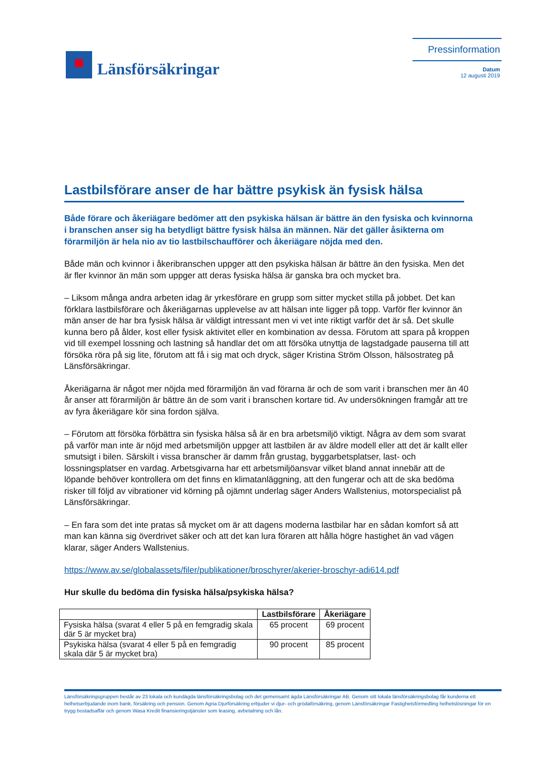Länsförsäkringar
Pressinformation
Datum
12 augusti 2019
Lastbilsförare anser de har bättre psykisk än fysisk hälsa
Både förare och åkeriägare bedömer att den psykiska hälsan är bättre än den fysiska och kvinnorna i branschen anser sig ha betydligt bättre fysisk hälsa än männen. När det gäller åsikterna om förarmiljön är hela nio av tio lastbilschaufförer och åkeriägare nöjda med den.
Både män och kvinnor i åkeribranschen uppger att den psykiska hälsan är bättre än den fysiska. Men det är fler kvinnor än män som uppger att deras fysiska hälsa är ganska bra och mycket bra.
– Liksom många andra arbeten idag är yrkesförare en grupp som sitter mycket stilla på jobbet. Det kan förklara lastbilsförare och åkeriägarnas upplevelse av att hälsan inte ligger på topp. Varför fler kvinnor än män anser de har bra fysisk hälsa är väldigt intressant men vi vet inte riktigt varför det är så. Det skulle kunna bero på ålder, kost eller fysisk aktivitet eller en kombination av dessa. Förutom att spara på kroppen vid till exempel lossning och lastning så handlar det om att försöka utnyttja de lagstadgade pauserna till att försöka röra på sig lite, förutom att få i sig mat och dryck, säger Kristina Ström Olsson, hälsostrateg på Länsförsäkringar.
Åkeriägarna är något mer nöjda med förarmiljön än vad förarna är och de som varit i branschen mer än 40 år anser att förarmiljön är bättre än de som varit i branschen kortare tid. Av undersökningen framgår att tre av fyra åkeriägare kör sina fordon själva.
– Förutom att försöka förbättra sin fysiska hälsa så är en bra arbetsmiljö viktigt. Några av dem som svarat på varför man inte är nöjd med arbetsmiljön uppger att lastbilen är av äldre modell eller att det är kallt eller smutsigt i bilen. Särskilt i vissa branscher är damm från grustag, byggarbetsplatser, last- och lossningsplatser en vardag. Arbetsgivarna har ett arbetsmiljöansvar vilket bland annat innebär att de löpande behöver kontrollera om det finns en klimatanläggning, att den fungerar och att de ska bedöma risker till följd av vibrationer vid körning på ojämnt underlag säger Anders Wallstenius, motorspecialist på Länsförsäkringar.
– En fara som det inte pratas så mycket om är att dagens moderna lastbilar har en sådan komfort så att man kan känna sig överdrivet säker och att det kan lura föraren att hålla högre hastighet än vad vägen klarar, säger Anders Wallstenius.
https://www.av.se/globalassets/filer/publikationer/broschyrer/akerier-broschyr-adi614.pdf
Hur skulle du bedöma din fysiska hälsa/psykiska hälsa?
| | Lastbilsförare | Åkeriägare |
| --- | --- | --- |
| Fysiska hälsa (svarat 4 eller 5 på en femgradig skala där 5 är mycket bra) | 65 procent | 69 procent |
| Psykiska hälsa (svarat 4 eller 5 på en femgradig skala där 5 är mycket bra) | 90 procent | 85 procent |
Länsförsäkringsgruppen består av 23 lokala och kundägda länsförsäkringsbolag och det gemensamt ägda Länsförsäkringar AB. Genom sitt lokala länsförsäkringsbolag får kunderna ett helhetserbjudande inom bank, försäkring och pension. Genom Agria Djurförsäkring erbjuder vi djur- och grödaförsäkring, genom Länsförsäkringar Fastighetsförmedling helhetslösningar för en trygg bostadsaffär och genom Wasa Kredit finansieringstjänster som leasing, avbetalning och lån.